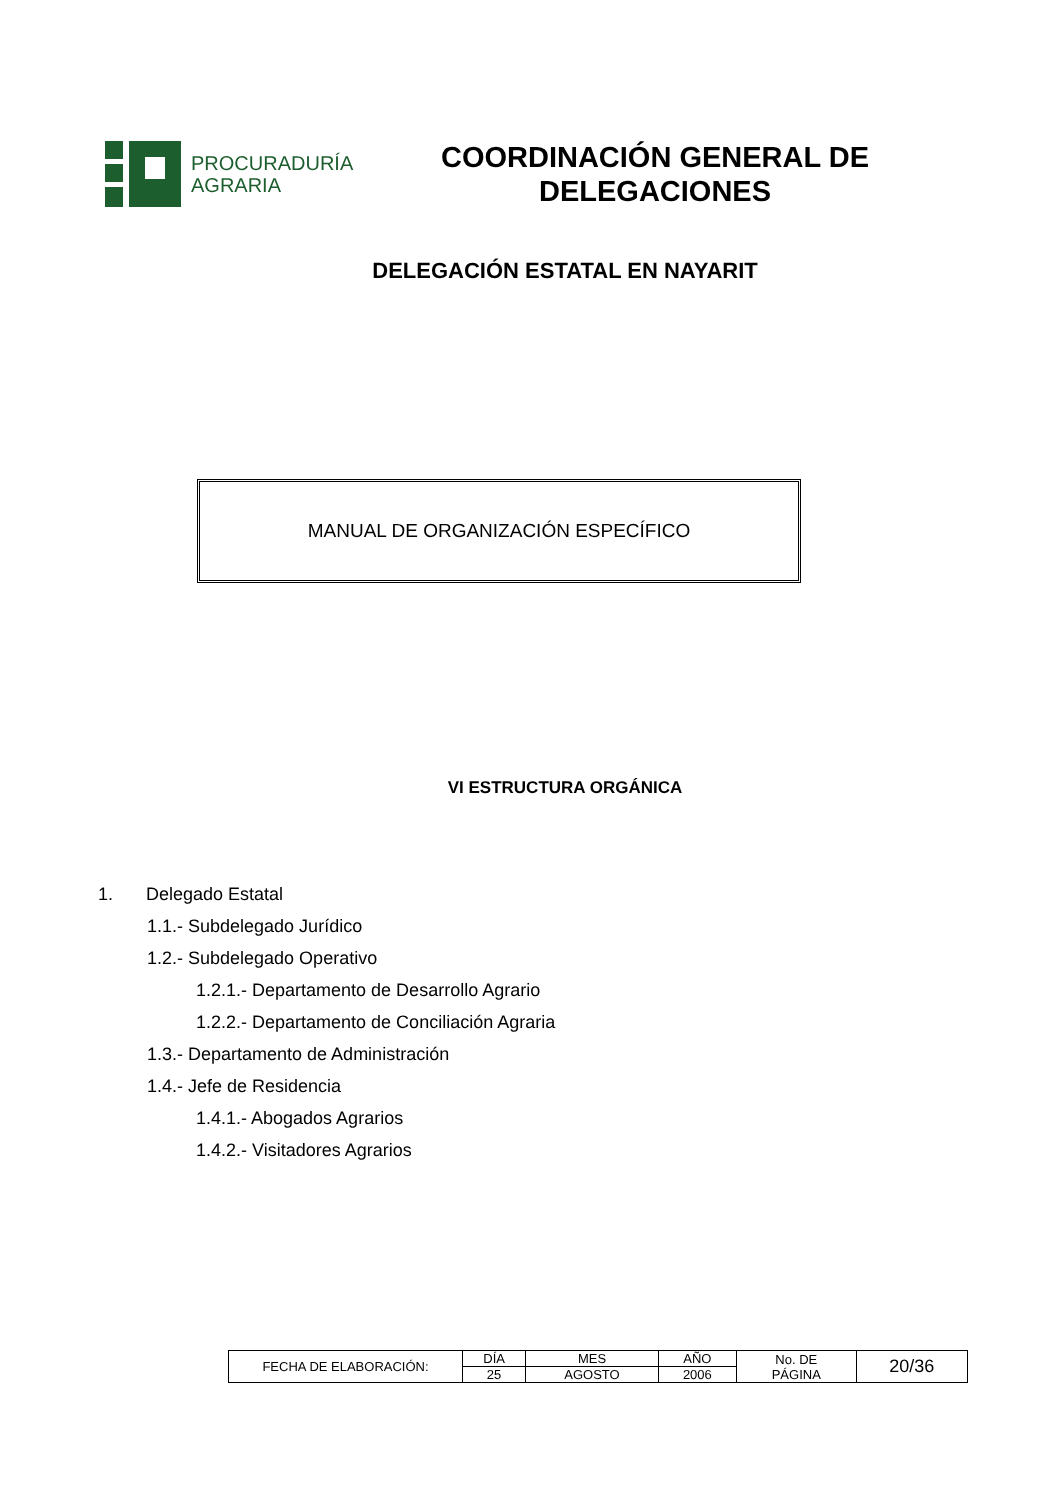PROCURADURÍA
AGRARIA
COORDINACIÓN GENERAL DE DELEGACIONES
DELEGACIÓN ESTATAL EN NAYARIT
MANUAL DE ORGANIZACIÓN ESPECÍFICO
VI ESTRUCTURA ORGÁNICA
1. Delegado Estatal
1.1.- Subdelegado Jurídico
1.2.- Subdelegado Operativo
1.2.1.- Departamento de Desarrollo Agrario
1.2.2.- Departamento de Conciliación Agraria
1.3.- Departamento de Administración
1.4.- Jefe de Residencia
1.4.1.- Abogados Agrarios
1.4.2.- Visitadores Agrarios
| FECHA DE ELABORACIÓN: | DÍA | MES | AÑO | No. DE PÁGINA | 20/36 |
| | 25 | AGOSTO | 2006 | | |